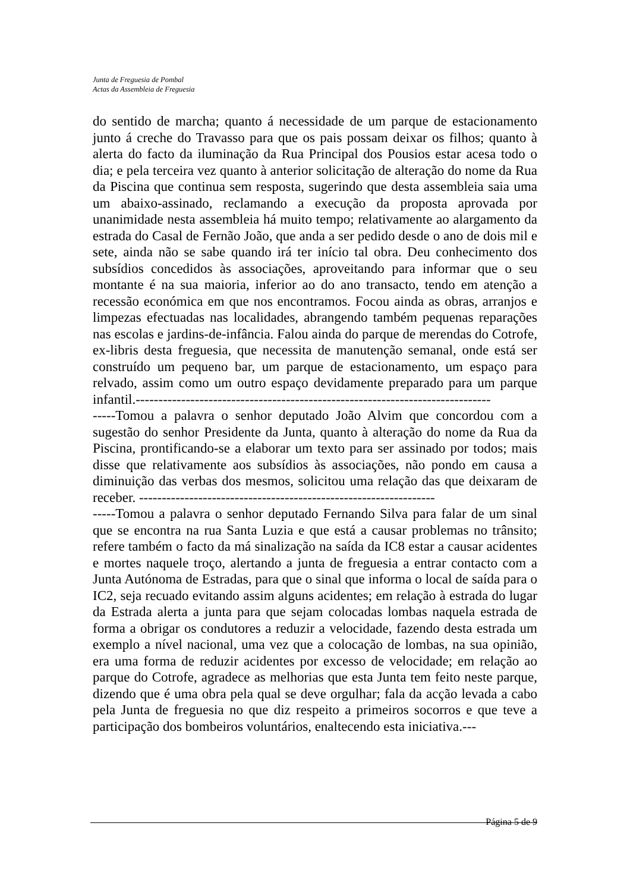Junta de Freguesia de Pombal
Actas da Assembleia de Freguesia
do sentido de marcha; quanto á necessidade de um parque de estacionamento junto á creche do Travasso para que os pais possam deixar os filhos; quanto à alerta do facto da iluminação da Rua Principal dos Pousios estar acesa todo o dia; e pela terceira vez quanto à anterior solicitação de alteração do nome da Rua da Piscina que continua sem resposta, sugerindo que desta assembleia saia uma um abaixo-assinado, reclamando a execução da proposta aprovada por unanimidade nesta assembleia há muito tempo; relativamente ao alargamento da estrada do Casal de Fernão João, que anda a ser pedido desde o ano de dois mil e sete, ainda não se sabe quando irá ter início tal obra. Deu conhecimento dos subsídios concedidos às associações, aproveitando para informar que o seu montante é na sua maioria, inferior ao do ano transacto, tendo em atenção a recessão económica em que nos encontramos. Focou ainda as obras, arranjos e limpezas efectuadas nas localidades, abrangendo também pequenas reparações nas escolas e jardins-de-infância. Falou ainda do parque de merendas do Cotrofe, ex-libris desta freguesia, que necessita de manutenção semanal, onde está ser construído um pequeno bar, um parque de estacionamento, um espaço para relvado, assim como um outro espaço devidamente preparado para um parque infantil.------------------------------------------------------------------------------
-----Tomou a palavra o senhor deputado João Alvim que concordou com a sugestão do senhor Presidente da Junta, quanto à alteração do nome da Rua da Piscina, prontificando-se a elaborar um texto para ser assinado por todos; mais disse que relativamente aos subsídios às associações, não pondo em causa a diminuição das verbas dos mesmos, solicitou uma relação das que deixaram de receber. -----------------------------------------------------------------
-----Tomou a palavra o senhor deputado Fernando Silva para falar de um sinal que se encontra na rua Santa Luzia e que está a causar problemas no trânsito; refere também o facto da má sinalização na saída da IC8 estar a causar acidentes e mortes naquele troço, alertando a junta de freguesia a entrar contacto com a Junta Autónoma de Estradas, para que o sinal que informa o local de saída para o IC2, seja recuado evitando assim alguns acidentes; em relação à estrada do lugar da Estrada alerta a junta para que sejam colocadas lombas naquela estrada de forma a obrigar os condutores a reduzir a velocidade, fazendo desta estrada um exemplo a nível nacional, uma vez que a colocação de lombas, na sua opinião, era uma forma de reduzir acidentes por excesso de velocidade; em relação ao parque do Cotrofe, agradece as melhorias que esta Junta tem feito neste parque, dizendo que é uma obra pela qual se deve orgulhar; fala da acção levada a cabo pela Junta de freguesia no que diz respeito a primeiros socorros e que teve a participação dos bombeiros voluntários, enaltecendo esta iniciativa.---
Página 5 de 9